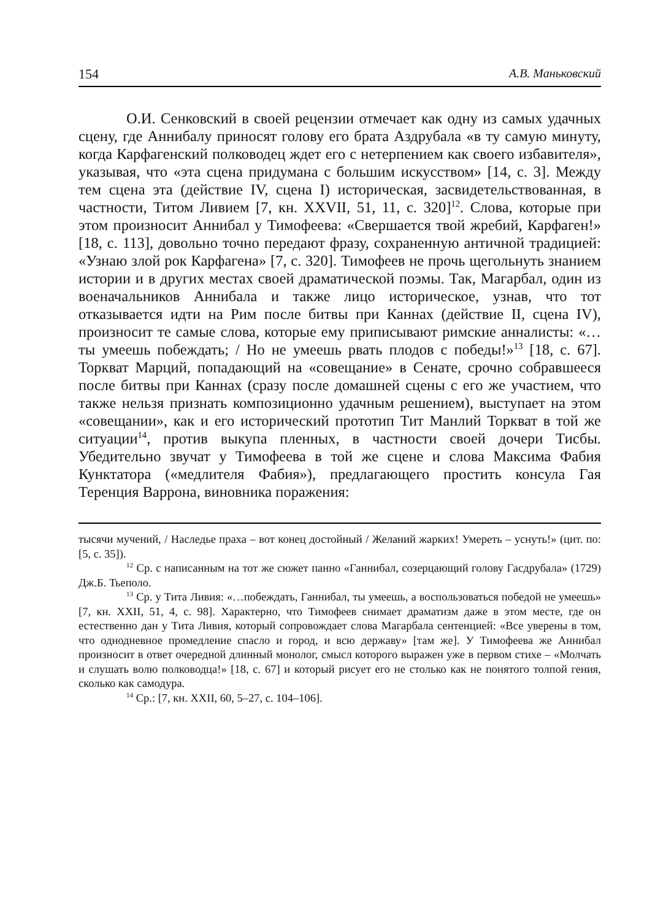154 А.В. Маньковский
О.И. Сенковский в своей рецензии отмечает как одну из самых удачных сцену, где Аннибалу приносят голову его брата Аздрубала «в ту самую минуту, когда Карфагенский полководец ждет его с нетерпением как своего избавителя», указывая, что «эта сцена придумана с большим искусством» [14, с. 3]. Между тем сцена эта (действие IV, сцена I) историческая, засвидетельствованная, в частности, Титом Ливием [7, кн. XXVII, 51, 11, с. 320]<sup>12</sup>. Слова, которые при этом произносит Аннибал у Тимофеева: «Свершается твой жребий, Карфаген!» [18, с. 113], довольно точно передают фразу, сохраненную античной традицией: «Узнаю злой рок Карфагена» [7, с. 320]. Тимофеев не прочь щегольнуть знанием истории и в других местах своей драматической поэмы. Так, Магарбал, один из военачальников Аннибала и также лицо историческое, узнав, что тот отказывается идти на Рим после битвы при Каннах (действие II, сцена IV), произносит те самые слова, которые ему приписывают римские анналисты: «…ты умеешь побеждать; / Но не умеешь рвать плодов с победы!»<sup>13</sup> [18, с. 67]. Торкват Марций, попадающий на «совещание» в Сенате, срочно собравшееся после битвы при Каннах (сразу после домашней сцены с его же участием, что также нельзя признать композиционно удачным решением), выступает на этом «совещании», как и его исторический прототип Тит Манлий Торкват в той же ситуации<sup>14</sup>, против выкупа пленных, в частности своей дочери Тисбы. Убедительно звучат у Тимофеева в той же сцене и слова Максима Фабия Кунктатора («медлителя Фабия»), предлагающего простить консула Гая Теренция Варрона, виновника поражения:
тысячи мучений, / Наследье праха – вот конец достойный / Желаний жарких! Умереть – уснуть!» (цит. по: [5, с. 35]).
<sup>12</sup> Ср. с написанным на тот же сюжет панно «Ганнибал, созерцающий голову Гасдрубала» (1729) Дж.Б. Тьеполо.
<sup>13</sup> Ср. у Тита Ливия: «…побеждать, Ганнибал, ты умеешь, а воспользоваться победой не умеешь» [7, кн. XXII, 51, 4, с. 98]. Характерно, что Тимофеев снимает драматизм даже в этом месте, где он естественно дан у Тита Ливия, который сопровождает слова Магарбала сентенцией: «Все уверены в том, что однодневное промедление спасло и город, и всю державу» [там же]. У Тимофеева же Аннибал произносит в ответ очередной длинный монолог, смысл которого выражен уже в первом стихе – «Молчать и слушать волю полководца!» [18, с. 67] и который рисует его не столько как не понятого толпой гения, сколько как самодура.
<sup>14</sup> Ср.: [7, кн. XXII, 60, 5–27, с. 104–106].